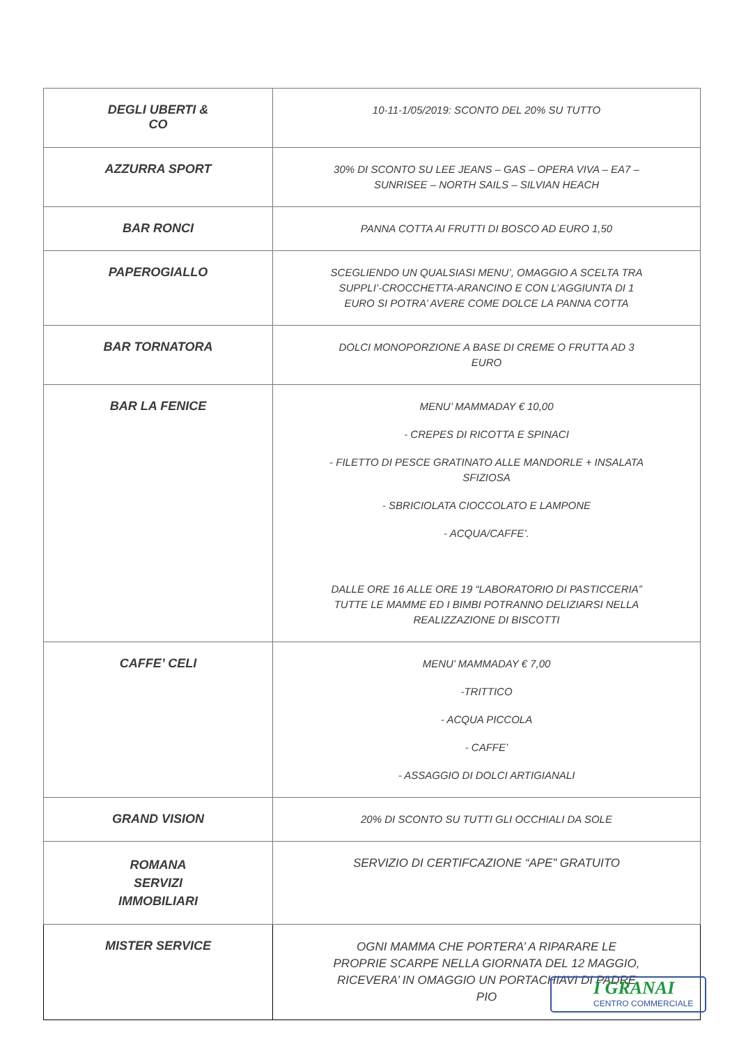| DEGLI UBERTI & CO | 10-11-1/05/2019: SCONTO DEL 20% SU TUTTO |
| AZZURRA SPORT | 30% DI SCONTO SU LEE JEANS – GAS – OPERA VIVA – EA7 – SUNRISEE – NORTH SAILS – SILVIAN HEACH |
| BAR RONCI | PANNA COTTA AI FRUTTI DI BOSCO AD EURO 1,50 |
| PAPEROGIALLO | SCEGLIENDO UN QUALSIASI MENU’, OMAGGIO A SCELTA TRA SUPPLI’-CROCCHETTA-ARANCINO E CON L’AGGIUNTA DI 1 EURO SI POTRA’ AVERE COME DOLCE LA PANNA COTTA |
| BAR TORNATORA | DOLCI MONOPORZIONE A BASE DI CREME O FRUTTA AD 3 EURO |
| BAR LA FENICE | MENU’ MAMMADAY € 10,00 - CREPES DI RICOTTA E SPINACI - FILETTO DI PESCE GRATINATO ALLE MANDORLE + INSALATA SFIZIOSA - SBRICIOLATA CIOCCOLATO E LAMPONE - ACQUA/CAFFE’. DALLE ORE 16 ALLE ORE 19 “LABORATORIO DI PASTICCERIA” TUTTE LE MAMME ED I BIMBI POTRANNO DELIZIARSI NELLA REALIZZAZIONE DI BISCOTTI |
| CAFFE’ CELI | MENU’ MAMMADAY € 7,00 -TRITTICO - ACQUA PICCOLA - CAFFE’ - ASSAGGIO DI DOLCI ARTIGIANALI |
| GRAND VISION | 20% DI SCONTO SU TUTTI GLI OCCHIALI DA SOLE |
| ROMANA SERVIZI IMMOBILIARI | SERVIZIO DI CERTIFCAZIONE “APE” GRATUITO |
| MISTER SERVICE | OGNI MAMMA CHE PORTERA’ A RIPARARE LE PROPRIE SCARPE NELLA GIORNATA DEL 12 MAGGIO, RICEVERA’ IN OMAGGIO UN PORTACHIAVI DI PADRE PIO |
I GRANAI
CENTRO COMMERCIALE